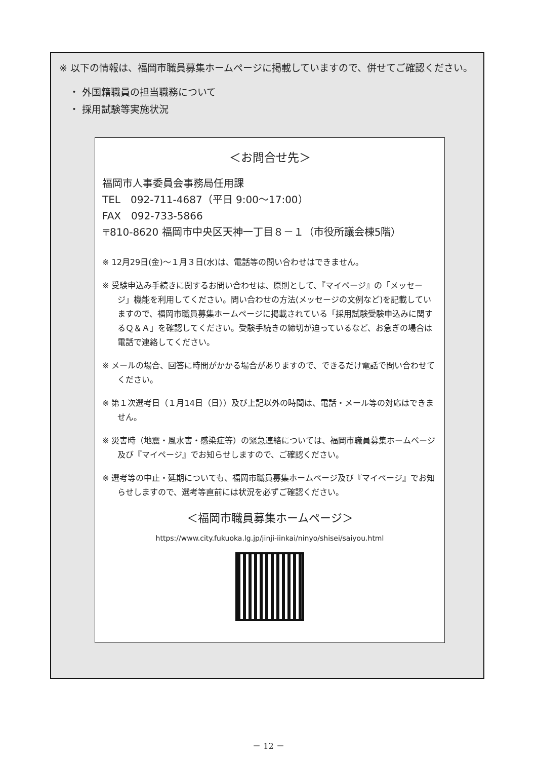※ 以下の情報は、福岡市職員募集ホームページに掲載していますので、併せてご確認ください。
・ 外国籍職員の担当職務について
・ 採用試験等実施状況
＜お問合せ先＞
福岡市人事委員会事務局任用課
TEL　092-711-4687（平日 9:00～17:00）
FAX　092-733-5866
〒810-8620 福岡市中央区天神一丁目８－１（市役所議会棟5階）
※ 12月29日(金)～１月３日(水)は、電話等の問い合わせはできません。
※ 受験申込み手続きに関するお問い合わせは、原則として、『マイページ』の「メッセージ」機能を利用してください。問い合わせの方法(メッセージの文例など)を記載していますので、福岡市職員募集ホームページに掲載されている「採用試験受験申込みに関するＱ＆Ａ」を確認してください。受験手続きの締切が迫っているなど、お急ぎの場合は電話で連絡してください。
※ メールの場合、回答に時間がかかる場合がありますので、できるだけ電話で問い合わせてください。
※ 第１次選考日（１月14日（日））及び上記以外の時間は、電話・メール等の対応はできません。
※ 災害時（地震・風水害・感染症等）の緊急連絡については、福岡市職員募集ホームページ及び『マイページ』でお知らせしますので、ご確認ください。
※ 選考等の中止・延期についても、福岡市職員募集ホームページ及び『マイページ』でお知らせしますので、選考等直前には状況を必ずご確認ください。
＜福岡市職員募集ホームページ＞
https://www.city.fukuoka.lg.jp/jinji-iinkai/ninyo/shisei/saiyou.html
－ 12 －